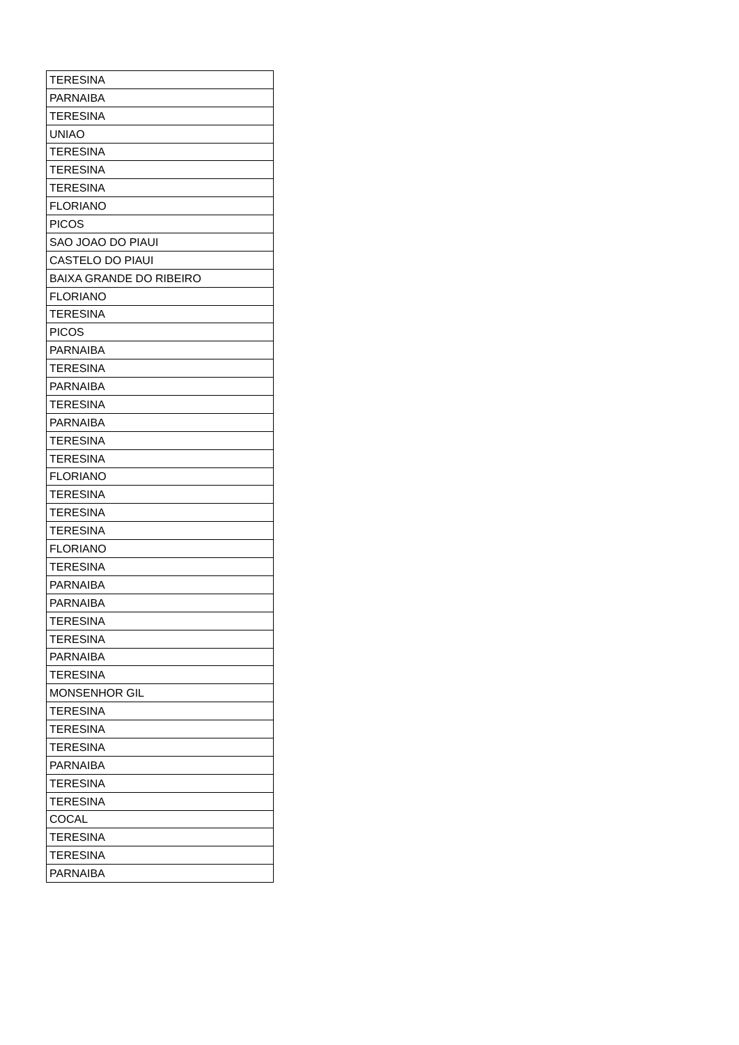| TERESINA |
| PARNAIBA |
| TERESINA |
| UNIAO |
| TERESINA |
| TERESINA |
| TERESINA |
| FLORIANO |
| PICOS |
| SAO JOAO DO PIAUI |
| CASTELO DO PIAUI |
| BAIXA GRANDE DO RIBEIRO |
| FLORIANO |
| TERESINA |
| PICOS |
| PARNAIBA |
| TERESINA |
| PARNAIBA |
| TERESINA |
| PARNAIBA |
| TERESINA |
| TERESINA |
| FLORIANO |
| TERESINA |
| TERESINA |
| TERESINA |
| FLORIANO |
| TERESINA |
| PARNAIBA |
| PARNAIBA |
| TERESINA |
| TERESINA |
| PARNAIBA |
| TERESINA |
| MONSENHOR GIL |
| TERESINA |
| TERESINA |
| TERESINA |
| PARNAIBA |
| TERESINA |
| TERESINA |
| COCAL |
| TERESINA |
| TERESINA |
| PARNAIBA |